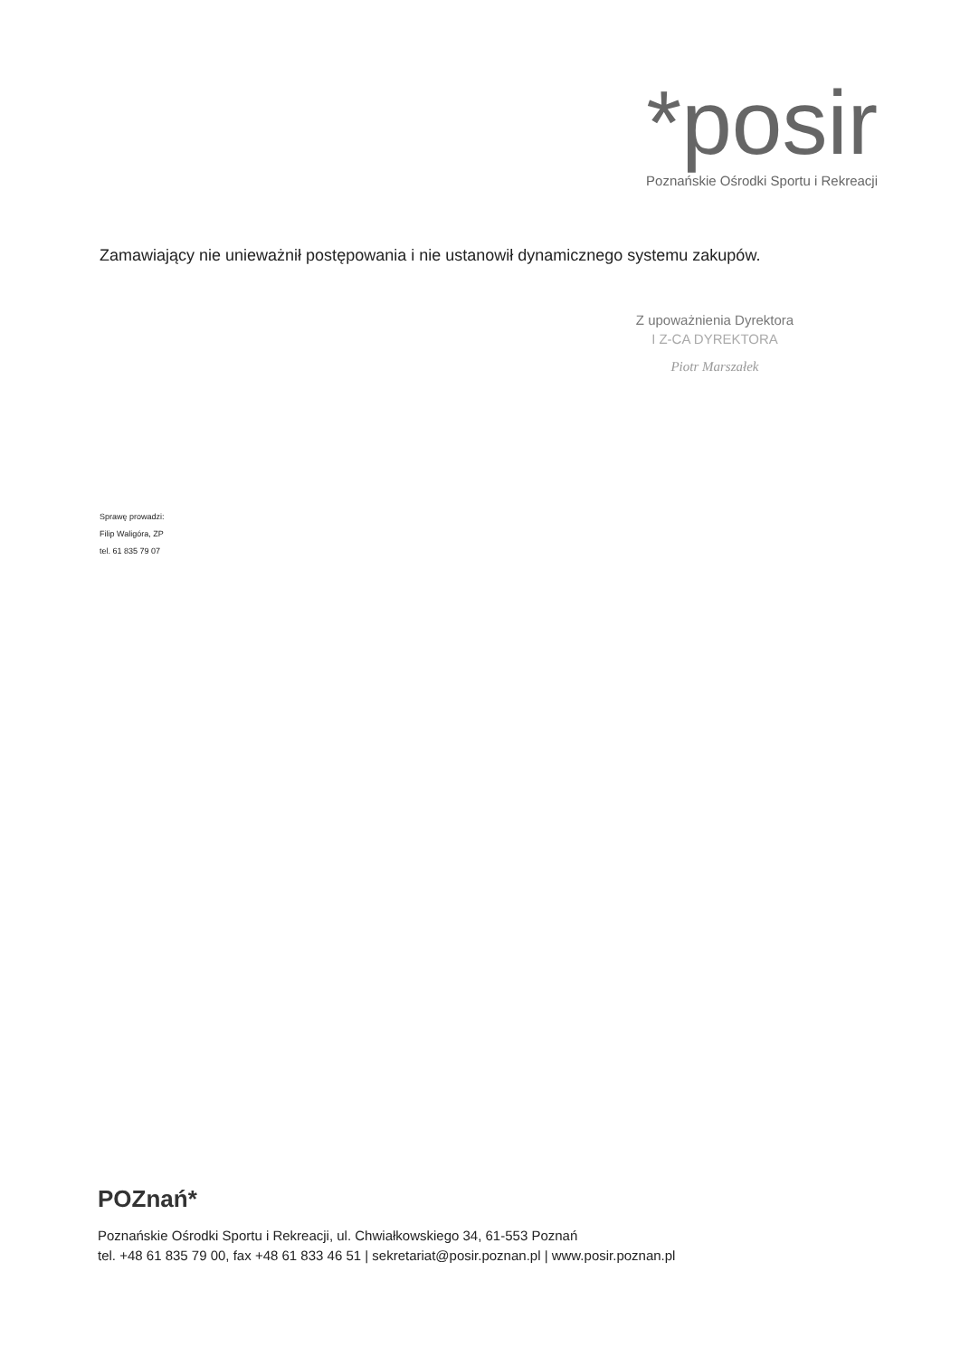*posir
Poznańskie Ośrodki Sportu i Rekreacji
Zamawiający nie unieważnił postępowania i nie ustanowił dynamicznego systemu zakupów.
Z upoważnienia Dyrektora
I Z-CA DYREKTORA
Piotr Marszałek
Sprawę prowadzi:
Filip Waligóra, ZP
tel. 61 835 79 07
POZnań*
Poznańskie Ośrodki Sportu i Rekreacji, ul. Chwiałkowskiego 34, 61-553 Poznań
tel. +48 61 835 79 00, fax +48 61 833 46 51 | sekretariat@posir.poznan.pl | www.posir.poznan.pl